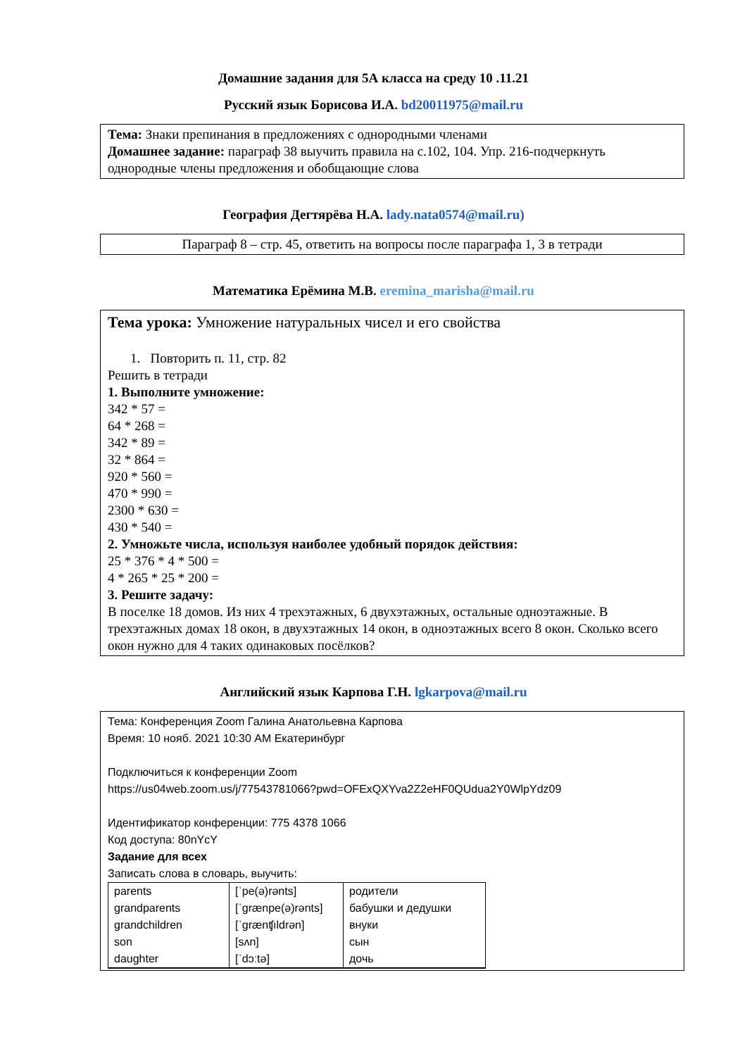Домашние задания для 5А класса на среду 10 .11.21
Русский язык Борисова И.А. bd20011975@mail.ru
Тема: Знаки препинания в предложениях с однородными членами
Домашнее задание: параграф 38 выучить правила на с.102, 104. Упр. 216-подчеркнуть однородные члены предложения и обобщающие слова
География Дегтярёва Н.А. lady.nata0574@mail.ru)
Параграф 8 – стр. 45, ответить на вопросы после параграфа 1, 3 в тетради
Математика Ерёмина М.В. eremina_marisha@mail.ru
Тема урока: Умножение натуральных чисел и его свойства
1. Повторить п. 11, стр. 82
Решить в тетради
1. Выполните умножение:
342 * 57 =
64 * 268 =
342 * 89 =
32 * 864 =
920 * 560 =
470 * 990 =
2300 * 630 =
430 * 540 =
2. Умножьте числа, используя наиболее удобный порядок действия:
25 * 376 * 4 * 500 =
4 * 265 * 25 * 200 =
3. Решите задачу:
В поселке 18 домов. Из них 4 трехэтажных, 6 двухэтажных, остальные одноэтажные. В трехэтажных домах 18 окон, в двухэтажных 14 окон, в одноэтажных всего 8 окон. Сколько всего окон нужно для 4 таких одинаковых посёлков?
Английский язык Карпова Г.Н. lgkarpova@mail.ru
Тема: Конференция Zoom Галина Анатольевна Карпова
Время: 10 нояб. 2021 10:30 AM Екатеринбург
Подключиться к конференции Zoom
https://us04web.zoom.us/j/77543781066?pwd=OFExQXYva2Z2eHF0QUdua2Y0WlpYdz09
Идентификатор конференции: 775 4378 1066
Код доступа: 80nYcY
Задание для всех
Записать слова в словарь, выучить:
| parents | [ˈpe(ə)rənts] | родители |
| grandparents | [ˈgrænpe(ə)rənts] | бабушки и дедушки |
| grandchildren | [ˈgrænʧıldrən] | внуки |
| son | [sʌn] | сын |
| daughter | [ˈdɔːtə] | дочь |